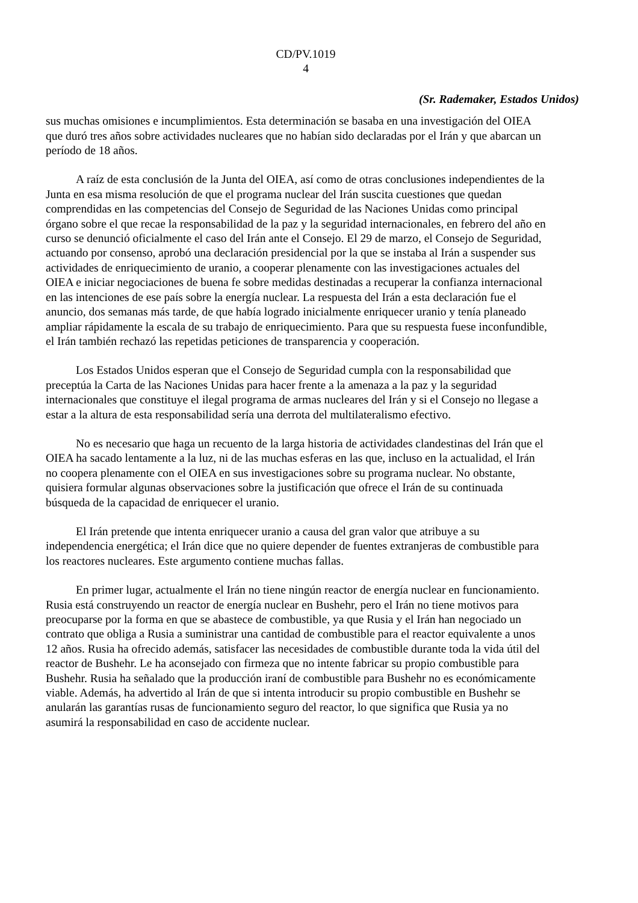CD/PV.1019
4
(Sr. Rademaker, Estados Unidos)
sus muchas omisiones e incumplimientos. Esta determinación se basaba en una investigación del OIEA que duró tres años sobre actividades nucleares que no habían sido declaradas por el Irán y que abarcan un período de 18 años.
A raíz de esta conclusión de la Junta del OIEA, así como de otras conclusiones independientes de la Junta en esa misma resolución de que el programa nuclear del Irán suscita cuestiones que quedan comprendidas en las competencias del Consejo de Seguridad de las Naciones Unidas como principal órgano sobre el que recae la responsabilidad de la paz y la seguridad internacionales, en febrero del año en curso se denunció oficialmente el caso del Irán ante el Consejo. El 29 de marzo, el Consejo de Seguridad, actuando por consenso, aprobó una declaración presidencial por la que se instaba al Irán a suspender sus actividades de enriquecimiento de uranio, a cooperar plenamente con las investigaciones actuales del OIEA e iniciar negociaciones de buena fe sobre medidas destinadas a recuperar la confianza internacional en las intenciones de ese país sobre la energía nuclear. La respuesta del Irán a esta declaración fue el anuncio, dos semanas más tarde, de que había logrado inicialmente enriquecer uranio y tenía planeado ampliar rápidamente la escala de su trabajo de enriquecimiento. Para que su respuesta fuese inconfundible, el Irán también rechazó las repetidas peticiones de transparencia y cooperación.
Los Estados Unidos esperan que el Consejo de Seguridad cumpla con la responsabilidad que preceptúa la Carta de las Naciones Unidas para hacer frente a la amenaza a la paz y la seguridad internacionales que constituye el ilegal programa de armas nucleares del Irán y si el Consejo no llegase a estar a la altura de esta responsabilidad sería una derrota del multilateralismo efectivo.
No es necesario que haga un recuento de la larga historia de actividades clandestinas del Irán que el OIEA ha sacado lentamente a la luz, ni de las muchas esferas en las que, incluso en la actualidad, el Irán no coopera plenamente con el OIEA en sus investigaciones sobre su programa nuclear. No obstante, quisiera formular algunas observaciones sobre la justificación que ofrece el Irán de su continuada búsqueda de la capacidad de enriquecer el uranio.
El Irán pretende que intenta enriquecer uranio a causa del gran valor que atribuye a su independencia energética; el Irán dice que no quiere depender de fuentes extranjeras de combustible para los reactores nucleares. Este argumento contiene muchas fallas.
En primer lugar, actualmente el Irán no tiene ningún reactor de energía nuclear en funcionamiento. Rusia está construyendo un reactor de energía nuclear en Bushehr, pero el Irán no tiene motivos para preocuparse por la forma en que se abastece de combustible, ya que Rusia y el Irán han negociado un contrato que obliga a Rusia a suministrar una cantidad de combustible para el reactor equivalente a unos 12 años. Rusia ha ofrecido además, satisfacer las necesidades de combustible durante toda la vida útil del reactor de Bushehr. Le ha aconsejado con firmeza que no intente fabricar su propio combustible para Bushehr. Rusia ha señalado que la producción iraní de combustible para Bushehr no es económicamente viable. Además, ha advertido al Irán de que si intenta introducir su propio combustible en Bushehr se anularán las garantías rusas de funcionamiento seguro del reactor, lo que significa que Rusia ya no asumirá la responsabilidad en caso de accidente nuclear.